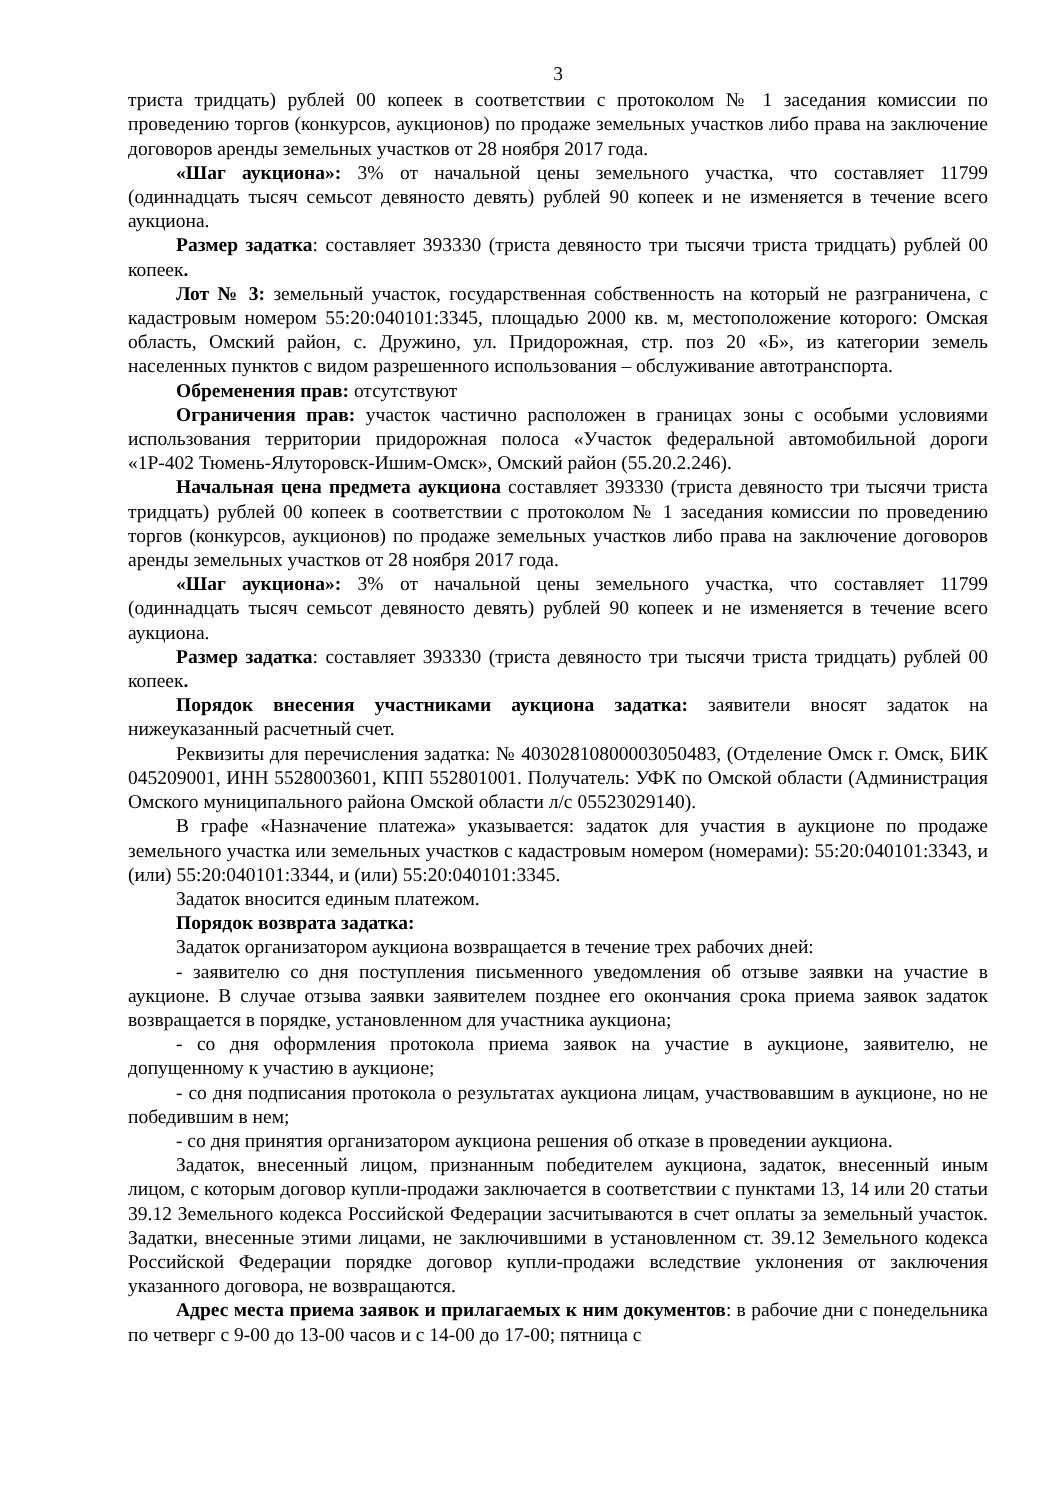3
триста тридцать) рублей 00 копеек в соответствии с протоколом № 1 заседания комиссии по проведению торгов (конкурсов, аукционов) по продаже земельных участков либо права на заключение договоров аренды земельных участков от 28 ноября 2017 года.
«Шаг аукциона»: 3% от начальной цены земельного участка, что составляет 11799 (одиннадцать тысяч семьсот девяносто девять) рублей 90 копеек и не изменяется в течение всего аукциона.
Размер задатка: составляет 393330 (триста девяносто три тысячи триста тридцать) рублей 00 копеек.
Лот № 3: земельный участок, государственная собственность на который не разграничена, с кадастровым номером 55:20:040101:3345, площадью 2000 кв. м, местоположение которого: Омская область, Омский район, с. Дружино, ул. Придорожная, стр. поз 20 «Б», из категории земель населенных пунктов с видом разрешенного использования – обслуживание автотранспорта.
Обременения прав: отсутствуют
Ограничения прав: участок частично расположен в границах зоны с особыми условиями использования территории придорожная полоса «Участок федеральной автомобильной дороги «1Р-402 Тюмень-Ялуторовск-Ишим-Омск», Омский район (55.20.2.246).
Начальная цена предмета аукциона составляет 393330 (триста девяносто три тысячи триста тридцать) рублей 00 копеек в соответствии с протоколом № 1 заседания комиссии по проведению торгов (конкурсов, аукционов) по продаже земельных участков либо права на заключение договоров аренды земельных участков от 28 ноября 2017 года.
«Шаг аукциона»: 3% от начальной цены земельного участка, что составляет 11799 (одиннадцать тысяч семьсот девяносто девять) рублей 90 копеек и не изменяется в течение всего аукциона.
Размер задатка: составляет 393330 (триста девяносто три тысячи триста тридцать) рублей 00 копеек.
Порядок внесения участниками аукциона задатка: заявители вносят задаток на нижеуказанный расчетный счет.
Реквизиты для перечисления задатка: № 40302810800003050483, (Отделение Омск г. Омск, БИК 045209001, ИНН 5528003601, КПП 552801001. Получатель: УФК по Омской области (Администрация Омского муниципального района Омской области л/с 05523029140).
В графе «Назначение платежа» указывается: задаток для участия в аукционе по продаже земельного участка или земельных участков с кадастровым номером (номерами): 55:20:040101:3343, и (или) 55:20:040101:3344, и (или) 55:20:040101:3345.
Задаток вносится единым платежом.
Порядок возврата задатка:
Задаток организатором аукциона возвращается в течение трех рабочих дней:
- заявителю со дня поступления письменного уведомления об отзыве заявки на участие в аукционе. В случае отзыва заявки заявителем позднее его окончания срока приема заявок задаток возвращается в порядке, установленном для участника аукциона;
- со дня оформления протокола приема заявок на участие в аукционе, заявителю, не допущенному к участию в аукционе;
- со дня подписания протокола о результатах аукциона лицам, участвовавшим в аукционе, но не победившим в нем;
- со дня принятия организатором аукциона решения об отказе в проведении аукциона.
Задаток, внесенный лицом, признанным победителем аукциона, задаток, внесенный иным лицом, с которым договор купли-продажи заключается в соответствии с пунктами 13, 14 или 20 статьи 39.12 Земельного кодекса Российской Федерации засчитываются в счет оплаты за земельный участок. Задатки, внесенные этими лицами, не заключившими в установленном ст. 39.12 Земельного кодекса Российской Федерации порядке договор купли-продажи вследствие уклонения от заключения указанного договора, не возвращаются.
Адрес места приема заявок и прилагаемых к ним документов: в рабочие дни с понедельника по четверг с 9-00 до 13-00 часов и с 14-00 до 17-00; пятница с